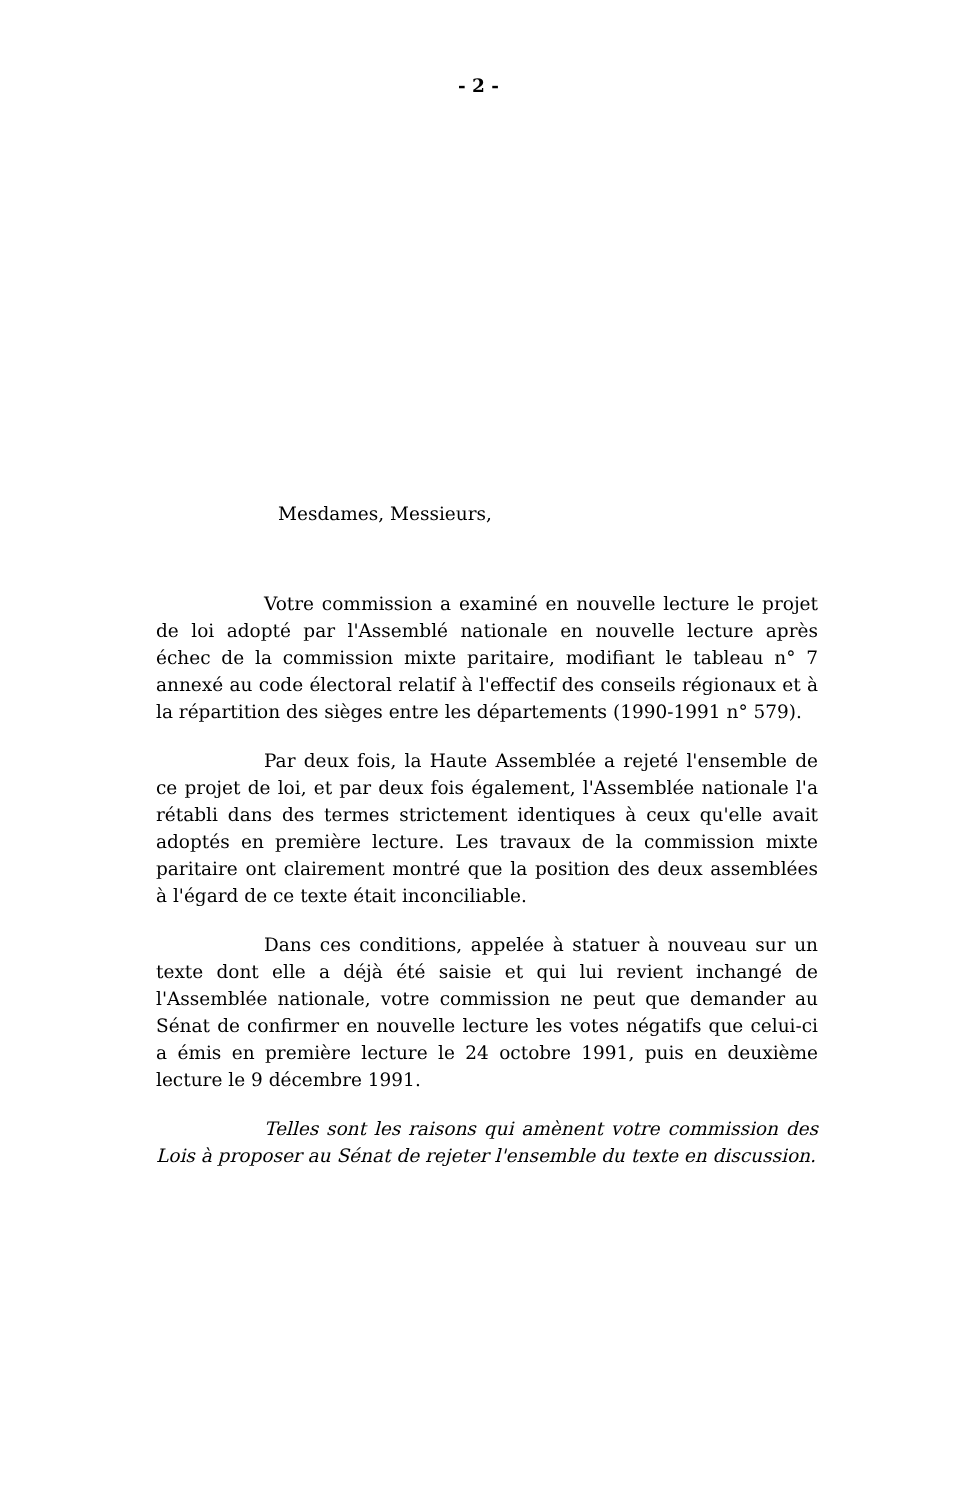- 2 -
Mesdames, Messieurs,
Votre commission a examiné en nouvelle lecture le projet de loi adopté par l'Assemblé nationale en nouvelle lecture après échec de la commission mixte paritaire, modifiant le tableau n° 7 annexé au code électoral relatif à l'effectif des conseils régionaux et à la répartition des sièges entre les départements (1990-1991 n° 579).
Par deux fois, la Haute Assemblée a rejeté l'ensemble de ce projet de loi, et par deux fois également, l'Assemblée nationale l'a rétabli dans des termes strictement identiques à ceux qu'elle avait adoptés en première lecture. Les travaux de la commission mixte paritaire ont clairement montré que la position des deux assemblées à l'égard de ce texte était inconciliable.
Dans ces conditions, appelée à statuer à nouveau sur un texte dont elle a déjà été saisie et qui lui revient inchangé de l'Assemblée nationale, votre commission ne peut que demander au Sénat de confirmer en nouvelle lecture les votes négatifs que celui-ci a émis en première lecture le 24 octobre 1991, puis en deuxième lecture le 9 décembre 1991.
Telles sont les raisons qui amènent votre commission des Lois à proposer au Sénat de rejeter l'ensemble du texte en discussion.